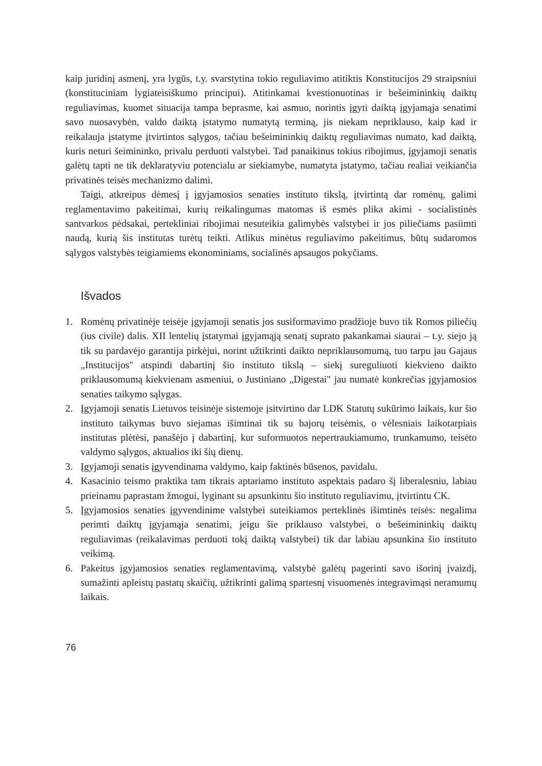kaip juridinį asmenį, yra lygūs, t.y. svarstytina tokio reguliavimo atitiktis Konstitucijos 29 straipsniui (konstituciniam lygiateisiškumo principui). Atitinkamai kvestionuotinas ir bešeimininkių daiktų reguliavimas, kuomet situacija tampa beprasme, kai asmuo, norintis įgyti daiktą įgyjamąja senatimi savo nuosavybėn, valdo daiktą įstatymo numatytą terminą, jis niekam nepriklauso, kaip kad ir reikalauja įstatyme įtvirtintos sąlygos, tačiau bešeimininkių daiktų reguliavimas numato, kad daiktą, kuris neturi šeimininko, privalu perduoti valstybei. Tad panaikinus tokius ribojimus, įgyjamoji senatis galėtų tapti ne tik deklaratyviu potencialu ar siekiamybe, numatyta įstatymo, tačiau realiai veikiančia privatinės teisės mechanizmo dalimi.
Taigi, atkreipus dėmesį į įgyjamosios senaties instituto tikslą, įtvirtintą dar romėnų, galimi reglamentavimo pakeitimai, kurių reikalingumas matomas iš esmės plika akimi - socialistinės santvarkos pėdsakai, pertekliniai ribojimai nesuteikia galimybės valstybei ir jos piliečiams pasiimti naudą, kurią šis institutas turėtų teikti. Atlikus minėtus reguliavimo pakeitimus, būtų sudaromos sąlygos valstybės teigiamiems ekonominiams, socialinės apsaugos pokyčiams.
Išvados
1. Romėnų privatinėje teisėje įgyjamoji senatis jos susiformavimo pradžioje buvo tik Romos piliečių (ius civile) dalis. XII lentelių įstatymai įgyjamąją senatį suprato pakankamai siaurai – t.y. siejo ją tik su pardavėjo garantija pirkėjui, norint užtikrinti daikto nepriklausomumą, tuo tarpu jau Gajaus „Institucijos" atspindi dabartinį šio instituto tikslą – siekį sureguliuoti kiekvieno daikto priklausomumą kiekvienam asmeniui, o Justiniano „Digestai" jau numatė konkrečias įgyjamosios senaties taikymo sąlygas.
2. Įgyjamoji senatis Lietuvos teisinėje sistemoje įsitvirtino dar LDK Statutų sukūrimo laikais, kur šio instituto taikymas buvo siejamas išimtinai tik su bajorų teisėmis, o vėlesniais laikotarpiais institutas plėtėsi, panašėjo į dabartinį, kur suformuotos nepertraukiamumo, trunkamumo, teisėto valdymo sąlygos, aktualios iki šių dienų.
3. Įgyjamoji senatis įgyvendinama valdymo, kaip faktinės būsenos, pavidalu.
4. Kasacinio teismo praktika tam tikrais aptariamo instituto aspektais padaro šį liberalesniu, labiau prieinamu paprastam žmogui, lyginant su apsunkintu šio instituto reguliavimu, įtvirtintu CK.
5. Įgyjamosios senaties įgyvendinime valstybei suteikiamos perteklinės išimtinės teisės: negalima perimti daiktų įgyjamąja senatimi, jeigu šie priklauso valstybei, o bešeimininkių daiktų reguliavimas (reikalavimas perduoti tokį daiktą valstybei) tik dar labiau apsunkina šio instituto veikimą.
6. Pakeitus įgyjamosios senaties reglamentavimą, valstybė galėtų pagerinti savo išorinį įvaizdį, sumažinti apleistų pastatų skaičių, užtikrinti galimą spartesnį visuomenės integravimąsi neramumų laikais.
76